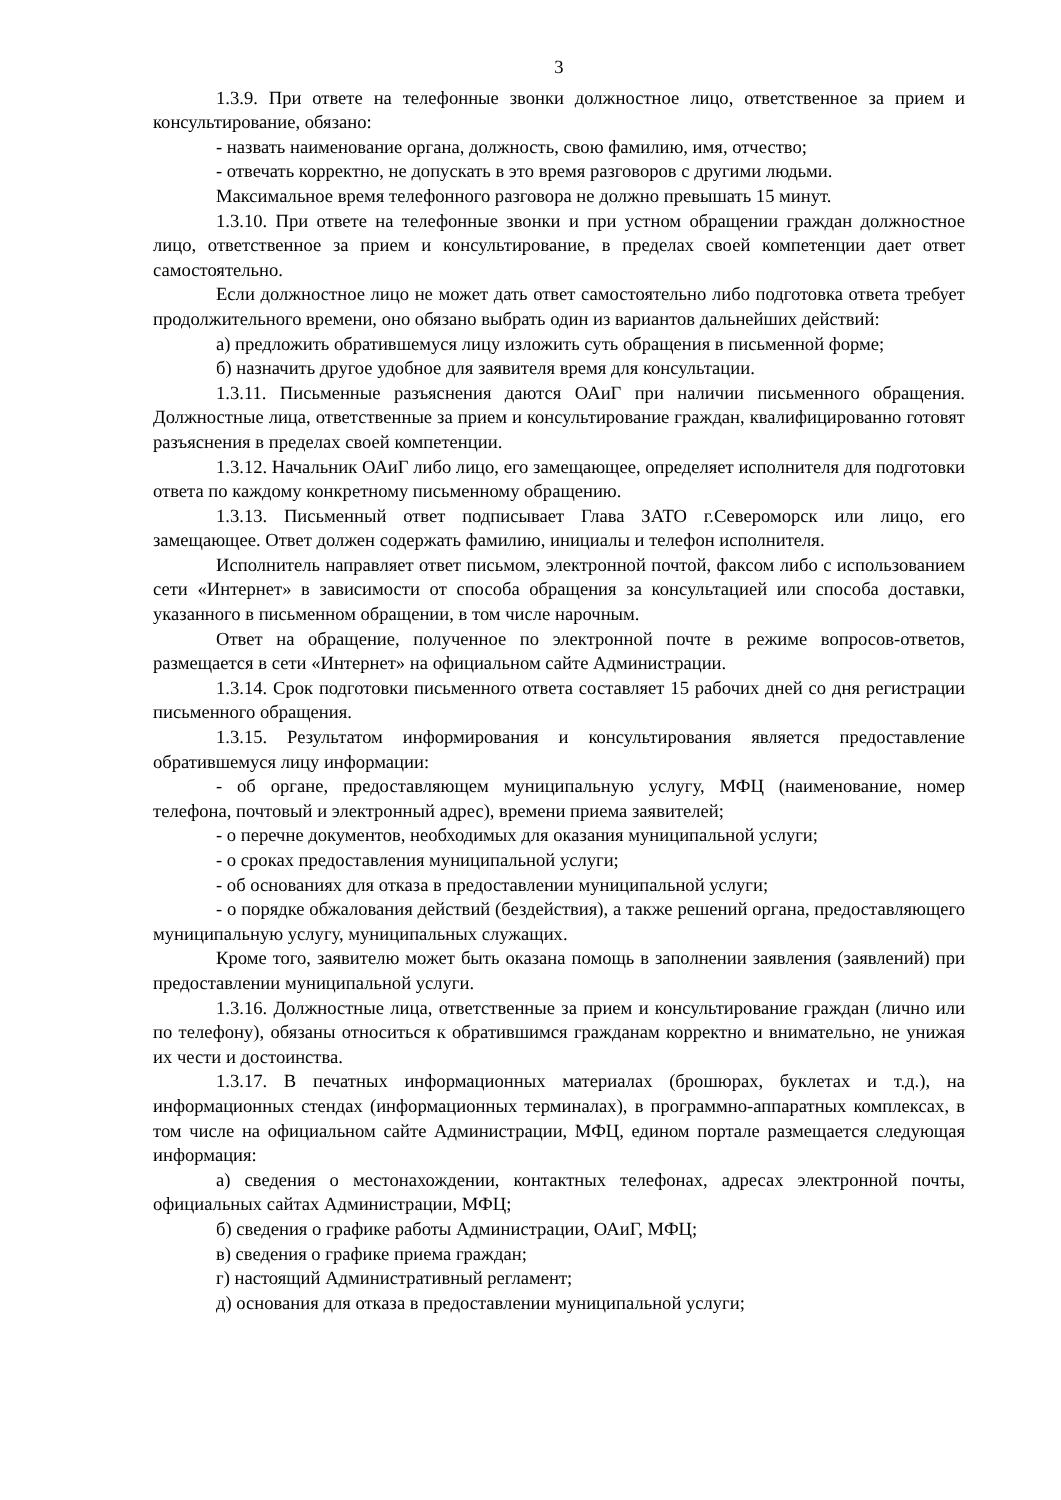3
1.3.9. При ответе на телефонные звонки должностное лицо, ответственное за прием и консультирование, обязано:
- назвать наименование органа, должность, свою фамилию, имя, отчество;
- отвечать корректно, не допускать в это время разговоров с другими людьми.
Максимальное время телефонного разговора не должно превышать 15 минут.
1.3.10. При ответе на телефонные звонки и при устном обращении граждан должностное лицо, ответственное за прием и консультирование, в пределах своей компетенции дает ответ самостоятельно.
Если должностное лицо не может дать ответ самостоятельно либо подготовка ответа требует продолжительного времени, оно обязано выбрать один из вариантов дальнейших действий:
а) предложить обратившемуся лицу изложить суть обращения в письменной форме;
б) назначить другое удобное для заявителя время для консультации.
1.3.11. Письменные разъяснения даются ОАиГ при наличии письменного обращения. Должностные лица, ответственные за прием и консультирование граждан, квалифицированно готовят разъяснения в пределах своей компетенции.
1.3.12. Начальник ОАиГ либо лицо, его замещающее, определяет исполнителя для подготовки ответа по каждому конкретному письменному обращению.
1.3.13. Письменный ответ подписывает Глава ЗАТО г.Североморск или лицо, его замещающее. Ответ должен содержать фамилию, инициалы и телефон исполнителя.
Исполнитель направляет ответ письмом, электронной почтой, факсом либо с использованием сети «Интернет» в зависимости от способа обращения за консуль­тацией или способа доставки, указанного в письменном обращении, в том числе нарочным.
Ответ на обращение, полученное по электронной почте в режиме вопросов-ответов, размещается в сети «Интернет» на официальном сайте Администрации.
1.3.14. Срок подготовки письменного ответа составляет 15 рабочих дней со дня регистрации письменного обращения.
1.3.15. Результатом информирования и консультирования является предоставление обратившемуся лицу информации:
- об органе, предоставляющем муниципальную услугу, МФЦ (наименование, номер телефона, почтовый и электронный адрес), времени приема заявителей;
- о перечне документов, необходимых для оказания муниципальной услуги;
- о сроках предоставления муниципальной услуги;
- об основаниях для отказа в предоставлении муниципальной услуги;
- о порядке обжалования действий (бездействия), а также решений органа, предоставляющего муниципальную услугу, муниципальных служащих.
Кроме того, заявителю может быть оказана помощь в заполнении заявления (заявлений) при предоставлении муниципальной услуги.
1.3.16. Должностные лица, ответственные за прием и консультирование граждан (лично или по телефону), обязаны относиться к обратившимся гражданам корректно и внимательно, не унижая их чести и достоинства.
1.3.17. В печатных информационных материалах (брошюрах, буклетах и т.д.), на информационных стендах (информационных терминалах), в программно-аппаратных комплексах, в том числе на официальном сайте Администрации, МФЦ, едином портале размещается следующая информация:
а) сведения о местонахождении, контактных телефонах, адресах электронной почты, официальных сайтах Администрации, МФЦ;
б) сведения о графике работы Администрации, ОАиГ, МФЦ;
в) сведения о графике приема граждан;
г) настоящий Административный регламент;
д) основания для отказа в предоставлении муниципальной услуги;